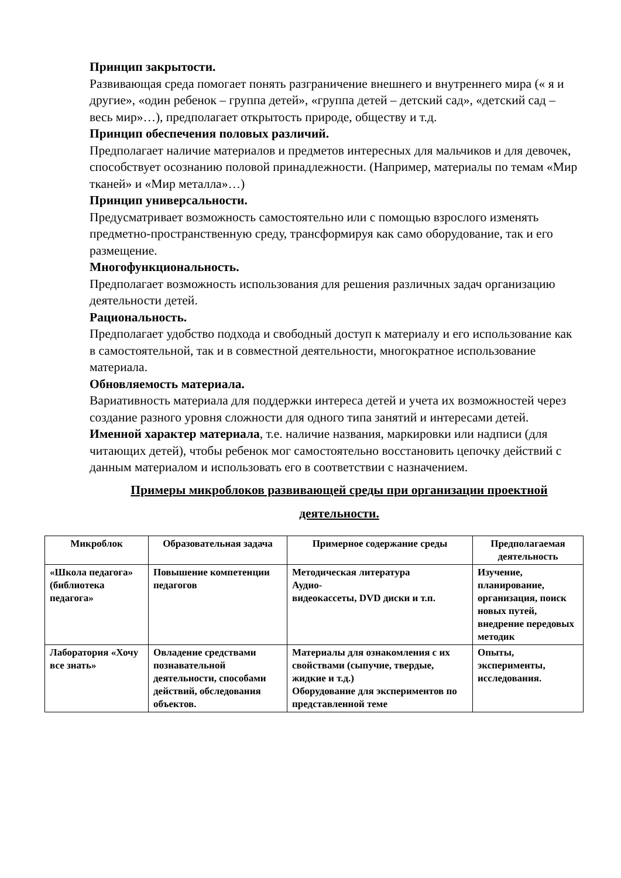Принцип закрытости.
Развивающая среда помогает понять разграничение внешнего и внутреннего мира (« я и другие», «один ребенок – группа детей», «группа детей – детский сад», «детский сад – весь мир»…), предполагает открытость природе, обществу и т.д.
Принцип обеспечения половых различий.
Предполагает наличие материалов и предметов интересных для мальчиков и для девочек, способствует осознанию половой принадлежности. (Например, материалы по темам «Мир тканей» и «Мир металла»…)
Принцип универсальности.
Предусматривает возможность самостоятельно или с помощью взрослого изменять предметно-пространственную среду, трансформируя как само оборудование, так и его размещение.
Многофункциональность.
Предполагает возможность использования для решения различных задач организацию деятельности детей.
Рациональность.
Предполагает удобство подхода и свободный доступ к материалу и его использование как в самостоятельной, так и в совместной деятельности, многократное использование материала.
Обновляемость материала.
Вариативность материала для поддержки интереса детей и учета их возможностей через создание разного уровня сложности для одного типа занятий и интересами детей.
Именной характер материала, т.е. наличие названия, маркировки или надписи (для читающих детей), чтобы ребенок мог самостоятельно восстановить цепочку действий с данным материалом и использовать его в соответствии с назначением.
Примеры микроблоков развивающей среды при организации проектной деятельности.
| Микроблок | Образовательная задача | Примерное содержание среды | Предполагаемая деятельность |
| --- | --- | --- | --- |
| «Школа педагога» (библиотека педагога» | Повышение компетенции педагогов | Методическая литература Аудио- видеокассеты, DVD диски и т.п. | Изучение, планирование, организация, поиск новых путей, внедрение передовых методик |
| Лаборатория «Хочу все знать» | Овладение средствами познавательной деятельности, способами действий, обследования объектов. | Материалы для ознакомления с их свойствами (сыпучие, твердые, жидкие и т.д.) Оборудование для экспериментов по представленной теме | Опыты, эксперименты, исследования. |